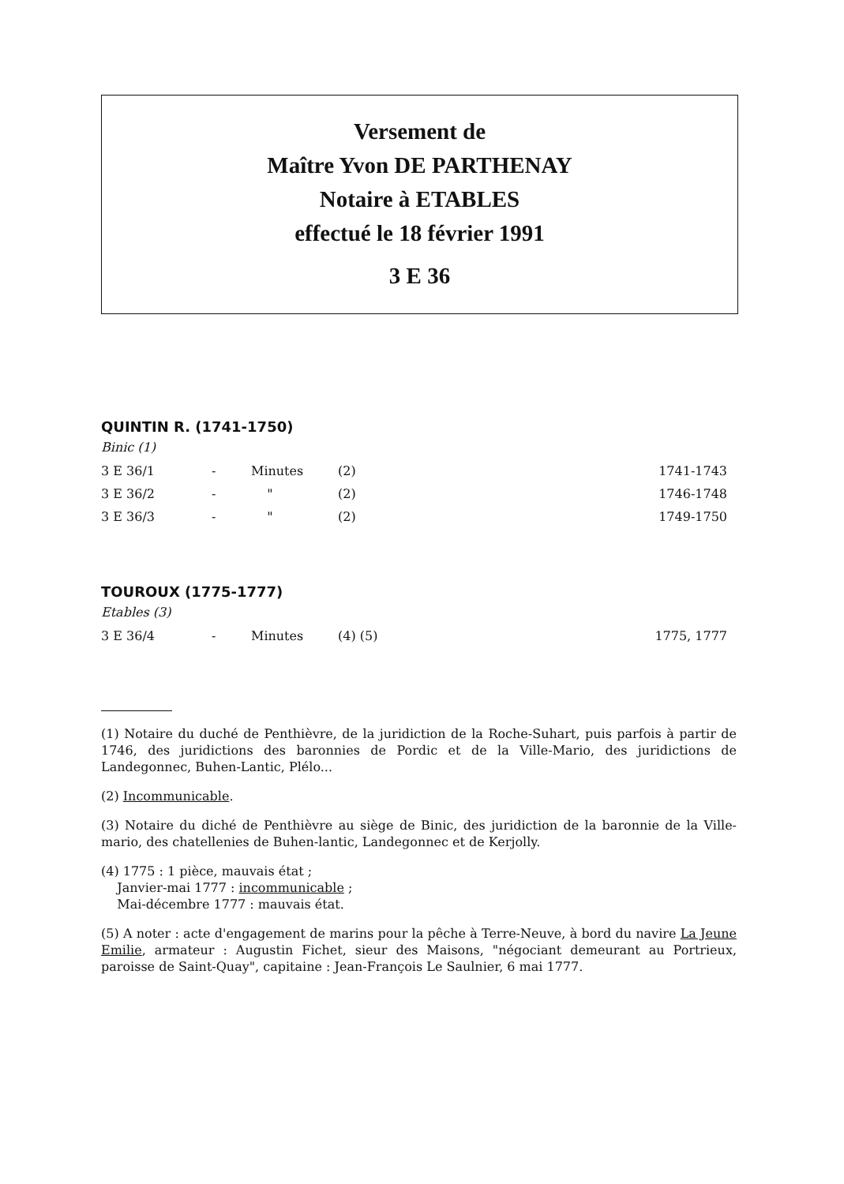Versement de
Maître Yvon DE PARTHENAY
Notaire à ETABLES
effectué le 18 février 1991
3 E 36
QUINTIN R. (1741-1750)
Binic (1)
| 3 E 36/1 | - | Minutes | (2) | 1741-1743 |
| 3 E 36/2 | - | " | (2) | 1746-1748 |
| 3 E 36/3 | - | " | (2) | 1749-1750 |
TOUROUX (1775-1777)
Etables (3)
| 3 E 36/4 | - | Minutes | (4) (5) | 1775, 1777 |
(1) Notaire du duché de Penthièvre, de la juridiction de la Roche-Suhart, puis parfois à partir de 1746, des juridictions des baronnies de Pordic et de la Ville-Mario, des juridictions de Landegonnec, Buhen-Lantic, Plélo...
(2) Incommunicable.
(3) Notaire du diché de Penthièvre au siège de Binic, des juridiction de la baronnie de la Ville-mario, des chatellenies de Buhen-lantic, Landegonnec et de Kerjolly.
(4) 1775 : 1 pièce, mauvais état ;
Janvier-mai 1777 : incommunicable ;
Mai-décembre 1777 : mauvais état.
(5) A noter : acte d'engagement de marins pour la pêche à Terre-Neuve, à bord du navire La Jeune Emilie, armateur : Augustin Fichet, sieur des Maisons, "négociant demeurant au Portrieux, paroisse de Saint-Quay", capitaine : Jean-François Le Saulnier, 6 mai 1777.